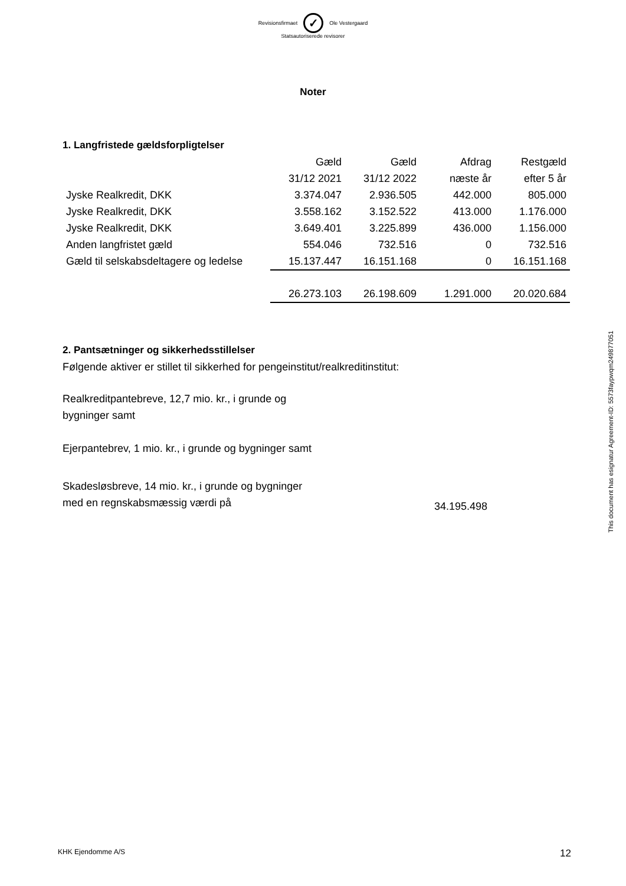Revisionsfirmaet
✓
Ole Vestergaard
Statsautoriserede revisorer
Noter
1. Langfristede gældsforpligtelser
| | Gæld | Gæld | Afdrag | Restgæld |
| | 31/12 2021 | 31/12 2022 | næste år | efter 5 år |
| Jyske Realkredit, DKK | 3.374.047 | 2.936.505 | 442.000 | 805.000 |
| Jyske Realkredit, DKK | 3.558.162 | 3.152.522 | 413.000 | 1.176.000 |
| Jyske Realkredit, DKK | 3.649.401 | 3.225.899 | 436.000 | 1.156.000 |
| Anden langfristet gæld | 554.046 | 732.516 | 0 | 732.516 |
| Gæld til selskabsdeltagere og ledelse | 15.137.447 | 16.151.168 | 0 | 16.151.168 |
| | 26.273.103 | 26.198.609 | 1.291.000 | 20.020.684 |
2. Pantsætninger og sikkerhedsstillelser
Følgende aktiver er stillet til sikkerhed for pengeinstitut/realkreditinstitut:
Realkreditpantebreve, 12,7 mio. kr., i grunde og
bygninger samt
Ejerpantebrev, 1 mio. kr., i grunde og bygninger samt
Skadesløsbreve, 14 mio. kr., i grunde og bygninger
med en regnskabsmæssig værdi på
34.195.498
This document has esignatur Agreement-ID: 5573faypwqm249877051
KHK Ejendomme A/S 12